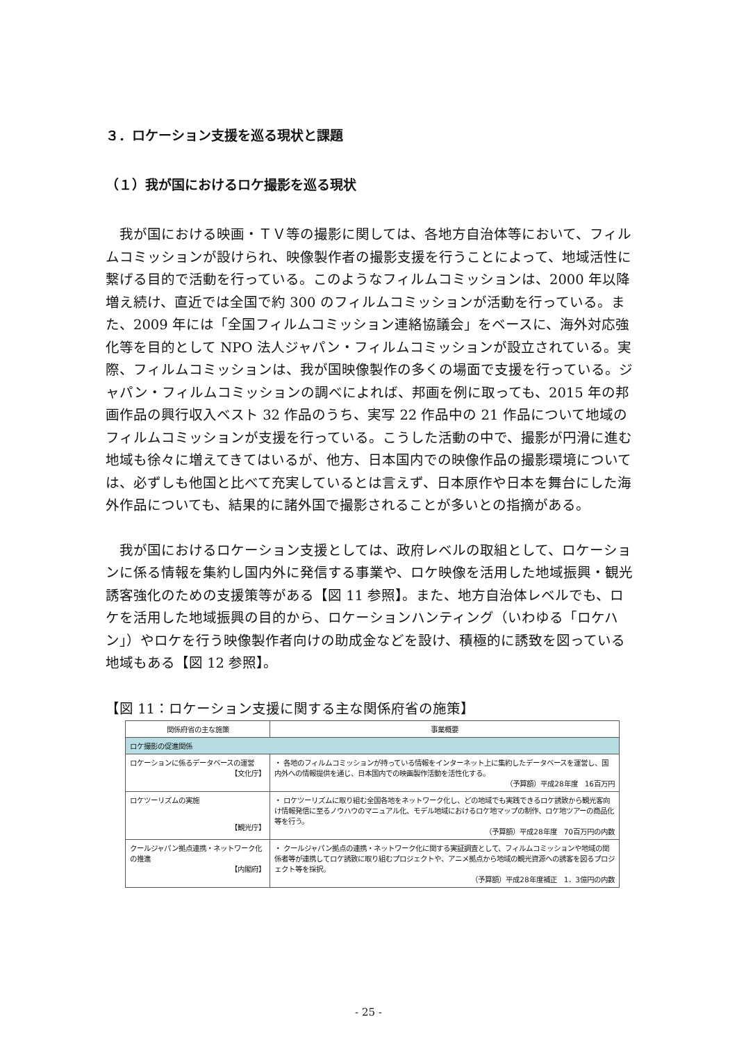３．ロケーション支援を巡る現状と課題
（１）我が国におけるロケ撮影を巡る現状
我が国における映画・ＴＶ等の撮影に関しては、各地方自治体等において、フィルムコミッションが設けられ、映像製作者の撮影支援を行うことによって、地域活性に繋げる目的で活動を行っている。このようなフィルムコミッションは、2000 年以降増え続け、直近では全国で約 300 のフィルムコミッションが活動を行っている。また、2009 年には「全国フィルムコミッション連絡協議会」をベースに、海外対応強化等を目的として NPO 法人ジャパン・フィルムコミッションが設立されている。実際、フィルムコミッションは、我が国映像製作の多くの場面で支援を行っている。ジャパン・フィルムコミッションの調べによれば、邦画を例に取っても、2015 年の邦画作品の興行収入ベスト 32 作品のうち、実写 22 作品中の 21 作品について地域のフィルムコミッションが支援を行っている。こうした活動の中で、撮影が円滑に進む地域も徐々に増えてきてはいるが、他方、日本国内での映像作品の撮影環境については、必ずしも他国と比べて充実しているとは言えず、日本原作や日本を舞台にした海外作品についても、結果的に諸外国で撮影されることが多いとの指摘がある。
我が国におけるロケーション支援としては、政府レベルの取組として、ロケーションに係る情報を集約し国内外に発信する事業や、ロケ映像を活用した地域振興・観光誘客強化のための支援策等がある【図 11 参照】。また、地方自治体レベルでも、ロケを活用した地域振興の目的から、ロケーションハンティング（いわゆる「ロケハン」）やロケを行う映像製作者向けの助成金などを設け、積極的に誘致を図っている地域もある【図 12 参照】。
【図 11：ロケーション支援に関する主な関係府省の施策】
| 関係府省の主な施策 | 事業概要 |
| --- | --- |
| ロケ撮影の促進関係 | |
| ロケーションに係るデータベースの運営 【文化庁】 | ・ 各地のフィルムコミッションが持っている情報をインターネット上に集約したデータベースを運営し、国内外への情報提供を通じ、日本国内での映画製作活動を活性化する。 （予算額）平成28年度 16百万円 |
| ロケツーリズムの実施 【観光庁】 | ・ ロケツーリズムに取り組む全国各地をネットワーク化し、どの地域でも実践できるロケ誘致から観光客向け情報発信に至るノウハウのマニュアル化、モデル地域におけるロケ地マップの制作、ロケ地ツアーの商品化等を行う。 （予算額）平成28年度 70百万円の内数 |
| クールジャパン拠点連携・ネットワーク化の推進 【内閣府】 | ・ クールジャパン拠点の連携・ネットワーク化に関する実証調査として、フィルムコミッションや地域の関係者等が連携してロケ誘致に取り組むプロジェクトや、アニメ拠点から地域の観光資源への誘客を図るプロジェクト等を採択。 （予算額）平成28年度補正 1．3億円の内数 |
- 25 -